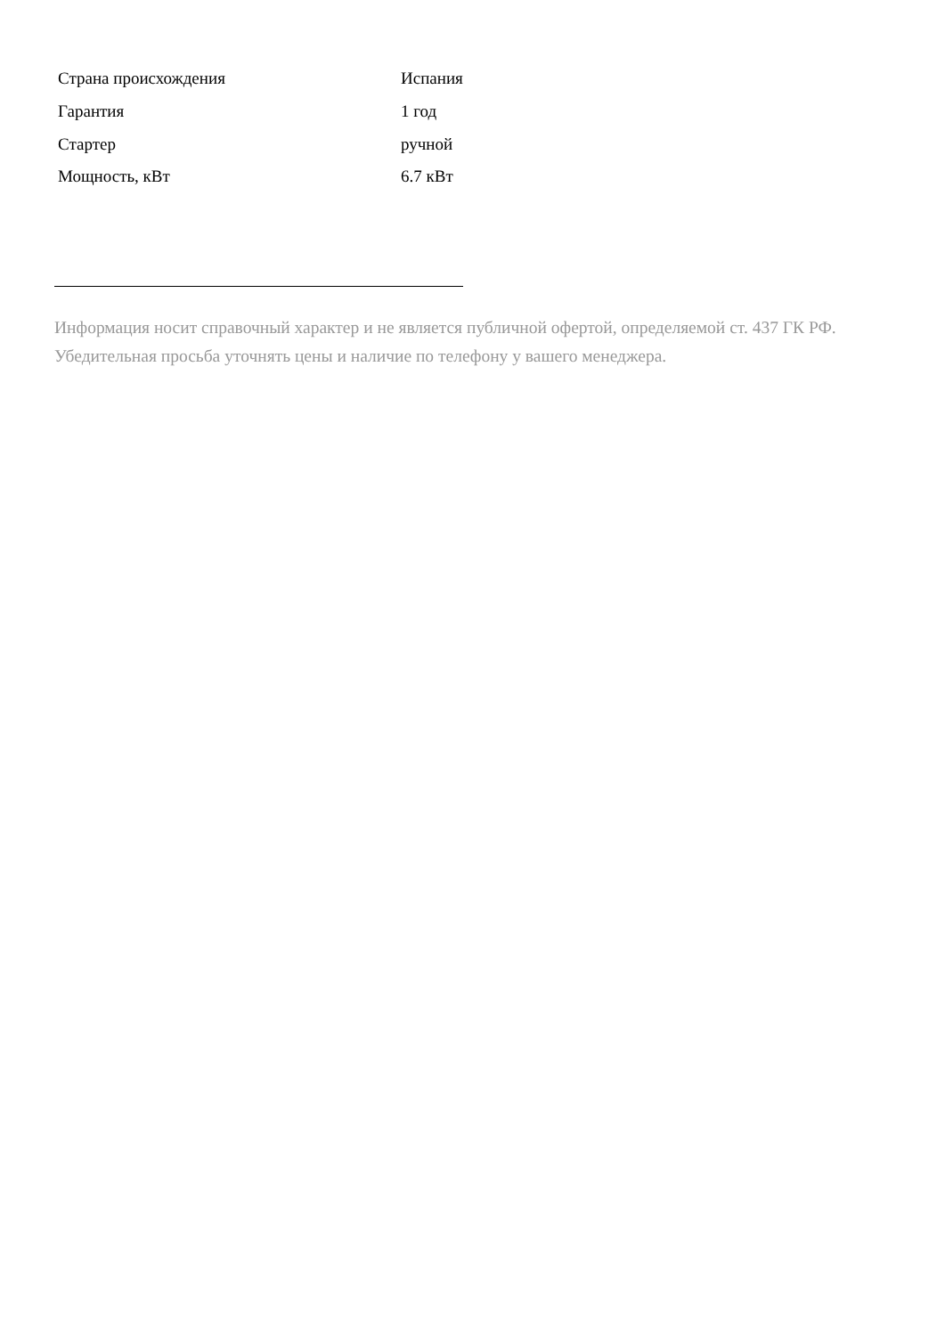| Страна происхождения | Испания |
| Гарантия | 1 год |
| Стартер | ручной |
| Мощность, кВт | 6.7 кВт |
Информация носит справочный характер и не является публичной офертой, определяемой ст. 437 ГК РФ. Убедительная просьба уточнять цены и наличие по телефону у вашего менеджера.